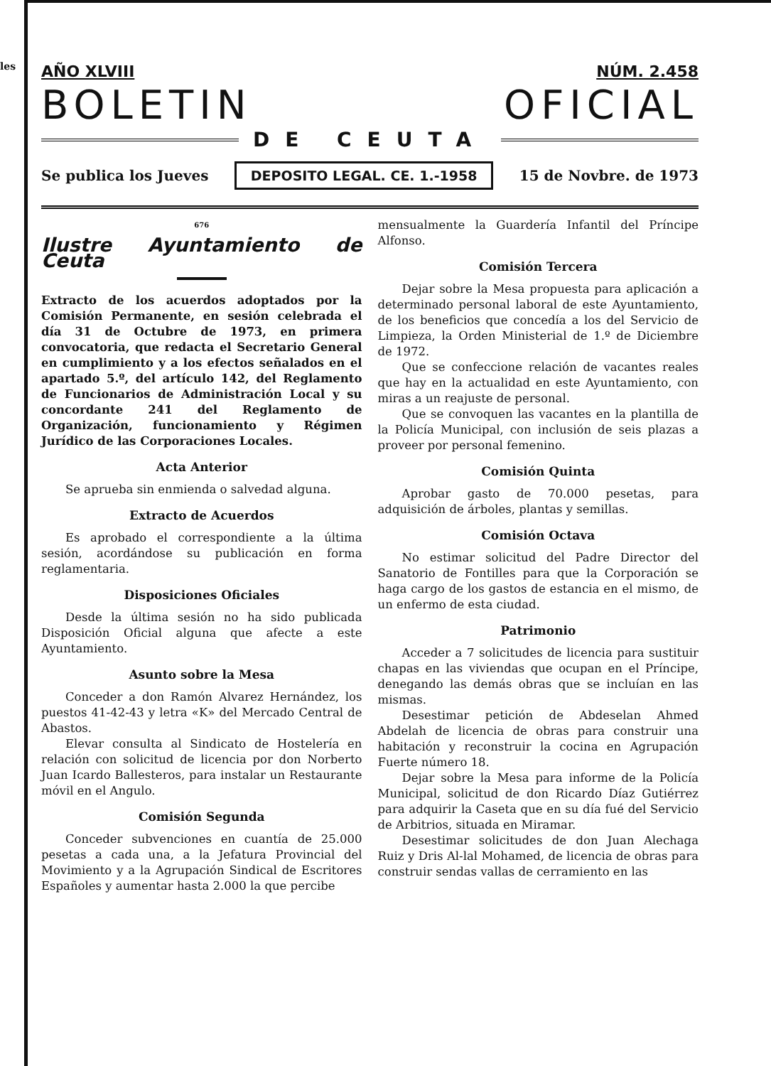les
AÑO XLVIII NÚM. 2.458
BOLETIN OFICIAL
DE CEUTA
Se publica los Jueves DEPOSITO LEGAL. CE. 1.-1958 15 de Novbre. de 1973
676
Ilustre Ayuntamiento de Ceuta
Extracto de los acuerdos adoptados por la Comisión Permanente, en sesión celebrada el día 31 de Octubre de 1973, en primera convocatoria, que redacta el Secretario General en cumplimiento y a los efectos señalados en el apartado 5.º, del artículo 142, del Reglamento de Funcionarios de Administración Local y su concordante 241 del Reglamento de Organización, funcionamiento y Régimen Jurídico de las Corporaciones Locales.
Acta Anterior
Se aprueba sin enmienda o salvedad alguna.
Extracto de Acuerdos
Es aprobado el correspondiente a la última sesión, acordándose su publicación en forma reglamentaria.
Disposiciones Oficiales
Desde la última sesión no ha sido publicada Disposición Oficial alguna que afecte a este Ayuntamiento.
Asunto sobre la Mesa
Conceder a don Ramón Alvarez Hernández, los puestos 41-42-43 y letra «K» del Mercado Central de Abastos.
Elevar consulta al Sindicato de Hostelería en relación con solicitud de licencia por don Norberto Juan Icardo Ballesteros, para instalar un Restaurante móvil en el Angulo.
Comisión Segunda
Conceder subvenciones en cuantía de 25.000 pesetas a cada una, a la Jefatura Provincial del Movimiento y a la Agrupación Sindical de Escritores Españoles y aumentar hasta 2.000 la que percibe
mensualmente la Guardería Infantil del Príncipe Alfonso.
Comisión Tercera
Dejar sobre la Mesa propuesta para aplicación a determinado personal laboral de este Ayuntamiento, de los beneficios que concedía a los del Servicio de Limpieza, la Orden Ministerial de 1.º de Diciembre de 1972.
Que se confeccione relación de vacantes reales que hay en la actualidad en este Ayuntamiento, con miras a un reajuste de personal.
Que se convoquen las vacantes en la plantilla de la Policía Municipal, con inclusión de seis plazas a proveer por personal femenino.
Comisión Quinta
Aprobar gasto de 70.000 pesetas, para adquisición de árboles, plantas y semillas.
Comisión Octava
No estimar solicitud del Padre Director del Sanatorio de Fontilles para que la Corporación se haga cargo de los gastos de estancia en el mismo, de un enfermo de esta ciudad.
Patrimonio
Acceder a 7 solicitudes de licencia para sustituir chapas en las viviendas que ocupan en el Príncipe, denegando las demás obras que se incluían en las mismas.
Desestimar petición de Abdeselan Ahmed Abdelah de licencia de obras para construir una habitación y reconstruir la cocina en Agrupación Fuerte número 18.
Dejar sobre la Mesa para informe de la Policía Municipal, solicitud de don Ricardo Díaz Gutiérrez para adquirir la Caseta que en su día fué del Servicio de Arbitrios, situada en Miramar.
Desestimar solicitudes de don Juan Alechaga Ruiz y Dris Al-lal Mohamed, de licencia de obras para construir sendas vallas de cerramiento en las